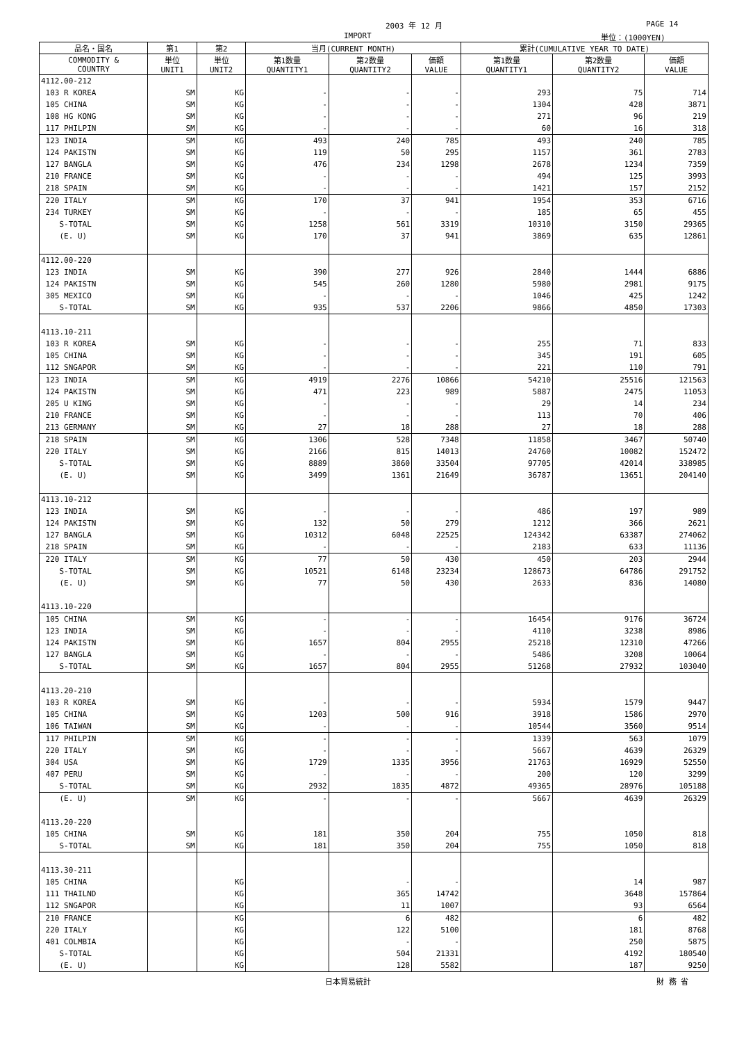2003 年 12 月 PAGE 14
IMPORT 単位：(1000YEN)
| 品名・国名 | 第1 | 第2 | 当月(CURRENT MONTH) | | | 累計(CUMULATIVE YEAR TO DATE) | | |
| --- | --- | --- | --- | --- | --- | --- | --- | --- |
| COMMODITY & COUNTRY | 単位 UNIT1 | 単位 UNIT2 | 第1数量 QUANTITY1 | 第2数量 QUANTITY2 | 価額 VALUE | 第1数量 QUANTITY1 | 第2数量 QUANTITY2 | 価額 VALUE |
| 4112.00-212 | | | | | | | | |
| 103 R KOREA | SM | KG | - | - | - | 293 | 75 | 714 |
| 105 CHINA | SM | KG | - | - | - | 1304 | 428 | 3871 |
| 108 HG KONG | SM | KG | - | - | - | 271 | 96 | 219 |
| 117 PHILPIN | SM | KG | - | - | - | 60 | 16 | 318 |
| 123 INDIA | SM | KG | 493 | 240 | 785 | 493 | 240 | 785 |
| 124 PAKISTN | SM | KG | 119 | 50 | 295 | 1157 | 361 | 2783 |
| 127 BANGLA | SM | KG | 476 | 234 | 1298 | 2678 | 1234 | 7359 |
| 210 FRANCE | SM | KG | - | - | - | 494 | 125 | 3993 |
| 218 SPAIN | SM | KG | - | - | - | 1421 | 157 | 2152 |
| 220 ITALY | SM | KG | 170 | 37 | 941 | 1954 | 353 | 6716 |
| 234 TURKEY | SM | KG | - | - | - | 185 | 65 | 455 |
| S-TOTAL | SM | KG | 1258 | 561 | 3319 | 10310 | 3150 | 29365 |
| (E. U) | SM | KG | 170 | 37 | 941 | 3869 | 635 | 12861 |
| 4112.00-220 | | | | | | | | |
| 123 INDIA | SM | KG | 390 | 277 | 926 | 2840 | 1444 | 6886 |
| 124 PAKISTN | SM | KG | 545 | 260 | 1280 | 5980 | 2981 | 9175 |
| 305 MEXICO | SM | KG | - | - | - | 1046 | 425 | 1242 |
| S-TOTAL | SM | KG | 935 | 537 | 2206 | 9866 | 4850 | 17303 |
| 4113.10-211 | | | | | | | | |
| 103 R KOREA | SM | KG | - | - | - | 255 | 71 | 833 |
| 105 CHINA | SM | KG | - | - | - | 345 | 191 | 605 |
| 112 SNGAPOR | SM | KG | - | - | - | 221 | 110 | 791 |
| 123 INDIA | SM | KG | 4919 | 2276 | 10866 | 54210 | 25516 | 121563 |
| 124 PAKISTN | SM | KG | 471 | 223 | 989 | 5887 | 2475 | 11053 |
| 205 U KING | SM | KG | - | - | - | 29 | 14 | 234 |
| 210 FRANCE | SM | KG | - | - | - | 113 | 70 | 406 |
| 213 GERMANY | SM | KG | 27 | 18 | 288 | 27 | 18 | 288 |
| 218 SPAIN | SM | KG | 1306 | 528 | 7348 | 11858 | 3467 | 50740 |
| 220 ITALY | SM | KG | 2166 | 815 | 14013 | 24760 | 10082 | 152472 |
| S-TOTAL | SM | KG | 8889 | 3860 | 33504 | 97705 | 42014 | 338985 |
| (E. U) | SM | KG | 3499 | 1361 | 21649 | 36787 | 13651 | 204140 |
| 4113.10-212 | | | | | | | | |
| 123 INDIA | SM | KG | - | - | - | 486 | 197 | 989 |
| 124 PAKISTN | SM | KG | 132 | 50 | 279 | 1212 | 366 | 2621 |
| 127 BANGLA | SM | KG | 10312 | 6048 | 22525 | 124342 | 63387 | 274062 |
| 218 SPAIN | SM | KG | - | - | - | 2183 | 633 | 11136 |
| 220 ITALY | SM | KG | 77 | 50 | 430 | 450 | 203 | 2944 |
| S-TOTAL | SM | KG | 10521 | 6148 | 23234 | 128673 | 64786 | 291752 |
| (E. U) | SM | KG | 77 | 50 | 430 | 2633 | 836 | 14080 |
| 4113.10-220 | | | | | | | | |
| 105 CHINA | SM | KG | - | - | - | 16454 | 9176 | 36724 |
| 123 INDIA | SM | KG | - | - | - | 4110 | 3238 | 8986 |
| 124 PAKISTN | SM | KG | 1657 | 804 | 2955 | 25218 | 12310 | 47266 |
| 127 BANGLA | SM | KG | - | - | - | 5486 | 3208 | 10064 |
| S-TOTAL | SM | KG | 1657 | 804 | 2955 | 51268 | 27932 | 103040 |
| 4113.20-210 | | | | | | | | |
| 103 R KOREA | SM | KG | - | - | - | 5934 | 1579 | 9447 |
| 105 CHINA | SM | KG | 1203 | 500 | 916 | 3918 | 1586 | 2970 |
| 106 TAIWAN | SM | KG | - | - | - | 10544 | 3560 | 9514 |
| 117 PHILPIN | SM | KG | - | - | - | 1339 | 563 | 1079 |
| 220 ITALY | SM | KG | - | - | - | 5667 | 4639 | 26329 |
| 304 USA | SM | KG | 1729 | 1335 | 3956 | 21763 | 16929 | 52550 |
| 407 PERU | SM | KG | - | - | - | 200 | 120 | 3299 |
| S-TOTAL | SM | KG | 2932 | 1835 | 4872 | 49365 | 28976 | 105188 |
| (E. U) | SM | KG | - | - | - | 5667 | 4639 | 26329 |
| 4113.20-220 | | | | | | | | |
| 105 CHINA | SM | KG | 181 | 350 | 204 | 755 | 1050 | 818 |
| S-TOTAL | SM | KG | 181 | 350 | 204 | 755 | 1050 | 818 |
| 4113.30-211 | | | | | | | | |
| 105 CHINA | | KG | | - | - | | 14 | 987 |
| 111 THAILND | | KG | | 365 | 14742 | | 3648 | 157864 |
| 112 SNGAPOR | | KG | | 11 | 1007 | | 93 | 6564 |
| 210 FRANCE | | KG | | 6 | 482 | | 6 | 482 |
| 220 ITALY | | KG | | 122 | 5100 | | 181 | 8768 |
| 401 COLMBIA | | KG | | - | - | | 250 | 5875 |
| S-TOTAL | | KG | | 504 | 21331 | | 4192 | 180540 |
| (E. U) | | KG | | 128 | 5582 | | 187 | 9250 |
日本貿易統計 財 務 省